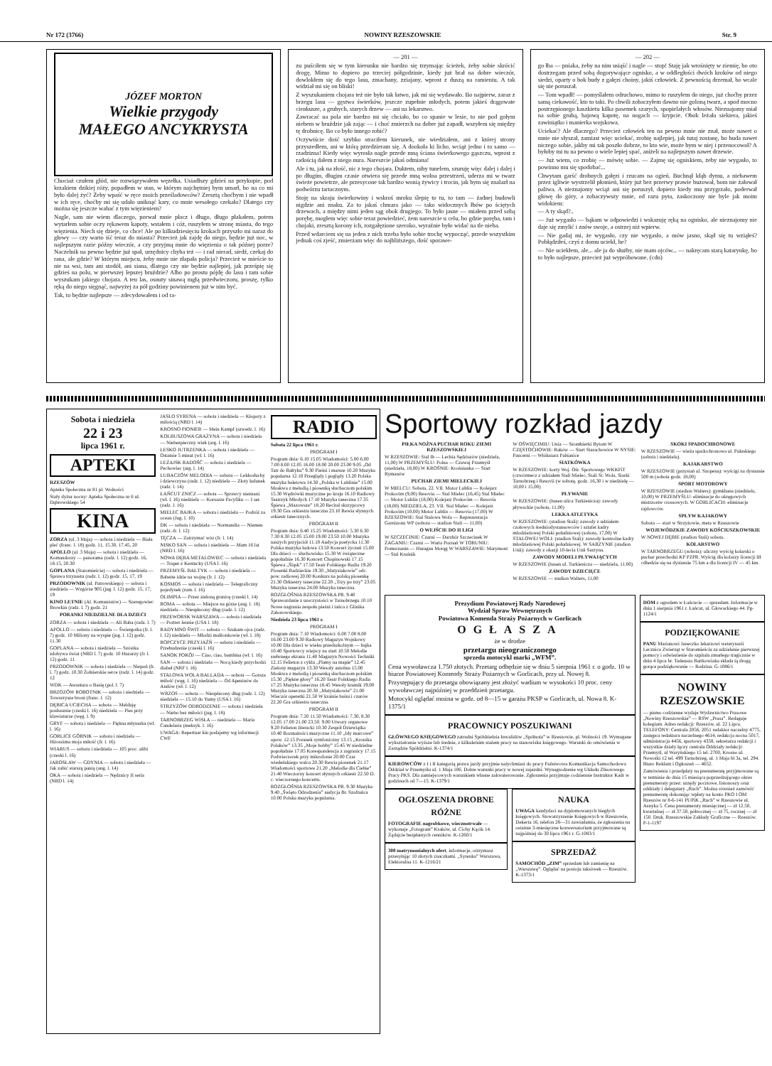Nr 172 (3766) NOWINY RZESZOWSKIE Str. 9
JÓZEF MORTON
Wielkie przygody
MAŁEGO ANCYKRYSTA
Chociaż czułem głód, nie rozwiązywałem węzełka. Usiadłszy gdzieś na przykopie, pod krzakiem dzikiej róży, popadłem w stan, w którym najchętniej bym umarł, bo na co mi było dalej żyć? Żeby wpaść w ręce moich prześladowców? Zresztą choćbym i nie wpadł w ich ręce, choćby mi się udało uniknąć kary, co mnie wesołego czekało? Dlatego czy można się jeszcze wahać z tym więzieniem?
Nagle, sam nie wiem dlaczego, porwał mnie płacz i długo, długo płakałem, potem wytarłem sobie oczy rękawem kapoty, wstałem i cóż, ruszyłem w stronę miasta, do tego więzienia. Niech się dzieje, co chce! Ale po kilkudziesięciu krokach przyszło mi naraz do głowy — czy warto iść teraz do miasta? Przecież jak zajdę do niego, będzie już noc, w najlepszym razie późny wieczór, a czy przyjmą mnie do więzienia o tak późnej porze? Naczelnik na pewno będzie już spał, urzędnicy chyba też — i rad nierad, siedź, czekaj do rana, ale gdzie? W którym miejscu, żeby mnie nie złapała policja? Przecież w mieście to nie na wsi, tam ani stodół, ani siana, dlatego czy nie będzie najlepiej, jak prześpię się gdzieś na polu, w pierwszej lepszej bruździe? Albo po prostu pójdę do lasu i tam sobie wyszukam jakiego chojara. A ten las, osnuty sinawą mgłą przedwieczoru, proszę, tylko ręką do niego sięgnąć, najwyżej za pół godziny powinienem już w nim być.
Tak, to będzie najlepsze — zdecydowałem i od ra-
— 201 —
zu puściłem się w tym kierunku nie bardzo się trzymając ścieżek, żeby sobie skrócić drogę. Mimo to dopiero po trzeciej półgodzinie, kiedy już brał na dobre wieczór, dowlokłem się do tego lasu, zmachany, zziajany, wprost z duszą na ramieniu. A tak widział mi się on bliski!
Z wyszukaniem chojara też nie było tak łatwo, jak mi się wydawało. Bo najpierw, zaraz z brzegu lasu — gęstwa świerków, jeszcze zupełnie młodych, potem jakieś drągowate cienkusze, a grubych, starych drzew — ani na lekarstwo.
Zawracać na pola nie bardzo mi się chciało, bo co spanie w lesie, to nie pod gołym niebem w bruździe jak zając — i choć zmierzch na dobre już zapadł, wszyłem się między tę drobnicę. Bo co było innego robić?
Oczywiście dość szybko straciłem kierunek, nie wiedziałem, ani z której strony przyszedłem, ani w którą przedzieram się. A dookoła ki licho, wciąż jedno i to samo — rzadzizna! Kiedy więc wyrosła nagle przede mną ściana świerkowego gąszczu, wprost z radością dałem z niego nura. Nareszcie jakaś odmiana!
Ale i tu, jak na złość, nic z tego chojara. Duktem, niby tunelem, szuruję więc dalej i dalej i po długim, długim czasie otwiera się przede mną wolna przestrzeń, uderza mi w twarz świeże powietrze, ale przesycone tak bardzo wonią żywicy i trocin, jak bym się znalazł na podwórzu tartacznym.
Stoję na skraju świerkowiny i wskroś mroku ślepię to tu, to tam — żadnej budowli nigdzie ani znaku. Za to jakaś chmara jako — tako widocznych łbów po ściętych drzewach, a między nimi jeden sąg obok drugiego. To było jasne — miałem przed sobą porębę, mogłem więc sobie teraz powiedzieć, żem nareszcie u celu, bo gdzie poręba, tam i chojaki, zresztą korony ich, rozgałęzione szeroko, wyraźnie było widać na tle nieba.
Przed wdarciem się na jeden z nich trzeba było sobie trochę wypocząć, przede wszystkim jednak coś zjeść, zmierzam więc do najbliższego, dość sporawe-
— 202 —
go łba — pniaka, żeby na nim usiąść i nagle — stop! Staję jak wrośnięty w ziemię, bo oto dostrzegam przed sobą dogorywające ognisko, a w oddległości dwóch kroków od niego siedzi, oparty o bok budy z gałęzi choiny, jakiś człowiek. Z pewnością drzemał, bo wcale się nie poruszał.
— Tom wpadł! — pomyślałem odruchowo, mimo to ruszyłem do niego, już choćby przez samą ciekawość, kto to taki. Po chwili zobaczyłem dawno nie goloną twarz, a spod mocno postrzępionego kaszkietu kilka pasemek szarych, spopielałych włosów. Nieznajomy miał na sobie grubą, bajową kapotę, na nogach — krypcie. Obok leżała siekiera, jakieś zawiniątko i manierka wojskowa.
Uciekać? Ale dlaczego? Przecież człowiek ten na pewno mnie nie znał, może nawet o mnie nie słyszał, zamiast więc uciekać, zrobię najlepiej, jak tutaj zostanę, bo buda nawet niczego sobie, jakby mi tak poszło dobrze, to kto wie, może bym w niej i przenocował? A byłoby mi tu na pewno o wiele lepiej spać, aniżeli na najlepszym nawet drzewie.
— Już wiem, co zrobię — mówię sobie. — Zajmę się ogniskiem, żeby nie wygasło, to powinno mu się spodobać...
Chwytam garść drobnych gałęzi i rzucam na ogień. Buchnął kłąb dymu, a niebawem przez igliwie wystrzelił płomień, który już bez przerwy prawie buzował, bom nie żałował paliwa. A nieznajomy wciąż ani się poruszył, dopiero kiedy mu przygrzało, poderwał głowę do góry, a zobaczywszy mnie, od razu pyta, zaskoczony nie byle jak moim widokiem:
— A ty skąd?..
— Już wygasło — bąkam w odpowiedzi i wskazuję ręką na ognisko, ale nieznajomy nie daje się zmylić i znów swoje, a ostrzej niż wpierw.
— Nie gadaj mi, że wygasło, czy nie wygasło, a mów jasno, skąd się tu wziąłeś? Pobłądziłeś, czyś z domu uciekł, he?
— Nie uciekłem, ale... ale ja do służby, nie mam ojców... — nakręcam starą katarynkę, bo to było najlepsze, przecież już wypróbowane. (cdn)
Sobota i niedziela
22 i 23
lipca 1961 r.
APTEKI
RZESZÓW
Apteka Społeczna nr 81 pl. Wolności
Stały dyżur nocny: Apteka Społeczna nr 6 ul. Dąbrowskiego 54
KINA
ZORZA (ul. 3 Maja) — sobota i niedziela — Biała pleć (franc. l. 18) godz. 11, 15.30, 17.45, 20
APOLLO (ul. 3 Maja) — sobota i niedziela — Komandorzy — panorama (radz. l. 12) godz. 16, 18.15, 20.30
GOPLANA (Staromieście) — sobota i niedziela — Sprawa trzynastu (radz. l. 12) godz. 15, 17, 19
PRZODOWNIK (ul. Patrowskiego) — sobota i niedziela — Wzgórze 905 (jug. l. 12) godz. 15, 17, 19
KINO LETNIE (Al. Komunistów) — Szeregowiec Browkin (radz. l. 7) godz. 21
PORANKI NIEDZIELNE DLA DZIECI
ZORZA — sobota i niedziela — Ali Baba (radz. l. 7)
APOLLO — sobota i niedziela — Świergotka (fr. l. 7) godz. 10 Miliony na wyspie (jug. l. 12) godz. 11.30
GOPLANA — sobota i niedziela — Szóstka zdobywa świat (NRD l. 7) godz. 10 Huzarzy (fr. l. 12) godz. 11
PRZODOWNIK — sobota i niedziela — Niepoń (fr. l. 7) godz. 10.30 Żołnierskie serce (radz. l. 14) godz. 12
WDK — Awantura o Basię (pol. l. 7)
BRZOZÓW ROBOTNIK — sobota i niedziela — Towarzysze broni (franc. l. 12)
DĘBICA UCIECHA — sobota — Melduję posłusznie (czeski l. 16) niedziela — Pies przy klawiaturze (węg. l. 9)
GRYF — sobota i niedziela — Piękna młynarka (wł. l. 16)
GORLICE GÓRNIK — sobota i niedziela — Hiroszima moja miłość (fr. l. 16)
WIARUS — sobota i niedziela — 105 proc. alibi (czeski l. 16)
JAROSŁAW — GDYNIA — sobota i niedziela — Jak zabić starszą panią (ang. l. 14)
OKA — sobota i niedziela — Nędznicy II seria (NRD l. 14)
JASŁO SYRENA — sobota i niedziela — Kłopoty z miłością (NRD l. 14)
KROSNO PIONIER — Mein Kampf (szwedz. l. 16)
KOLBUSZOWA GRAŻYNA — sobota i niedziela — Niebezpieczny wiek (arg. l. 16)
LESKO JUTRZENKA — sobota i niedziela — Ostatnie 5 minut (wł. l. 16)
LEŻAJSK RADOŚĆ — sobota i niedziela — Pechowiec (arg. l. 14)
LUBACZÓW MELODIA — sobota — Lekkoduchy i dziewczyna (radz. l. 12) niedziela — Złoty ładunek (radz. l. 14)
ŁAŃCUT ZNICZ — sobota — Sprawcy nieznani (wł. l. 16) niedziela — Korsarze Pacyfiku — I ser. (radz. l. 16)
MIELEC BAJKA — sobota i niedziela — Podróż za ocean (Jug. l. 10)
DK — sobota i niedziela — Normandia — Niemen (radz.-fr. l. 12)
TĘCZA — Zatrzymać wóz (fr. l. 14)
NISKO SAN — sobota i niedziela — Mam 16 lat (NRD l. 16)
NOWA DĘBA METALOWIEC — sobota i niedziela — Traper z Kentucky (USA l. 16)
PRZEMYŚL BAŁTYK — sobota i niedziela — Babette idzie na wojnę (fr. l. 12)
KOSMOS — sobota i niedziela — Telegraficzny pojedynek (rum. l. 16)
OLIMPIA — Przez zieloną granicę (czeski l. 14)
ROMA — sobota — Miejsce na górze (ang. l. 18) niedziela — Niespłacony dług (radz. l. 12)
PRZEWORSK WARSZAWA — sobota i niedziela — Portret Jennie (USA l. 18)
RADYMNO ŚWIT — sobota — Szukam ojca (radz. l. 12) niedziela — Młodzi małżonkowie (wł. l. 18)
ROPCZYCE PRZYJAŹŃ — sobota i niedziela — Przebudzenie (czeski l. 16)
SANOK POKÓJ — Ciao, ciao, bambina (wł. l. 16)
SAN — sobota i niedziela — Nocą kiedy przychodzi diabeł (NRF l. 16)
STALOWA WOLA BALLADA — sobota — Gorsza miłość (węg. l. 16) niedziela — Od Apeninów do Andów (wł. l. 12)
WRZOS — sobota — Niespłacony dług (radz. l. 12) niedziela — 15.10 do Yumy (USA l. 16)
STRZYŻÓW ODRODZENIE — sobota i niedziela — Niebo bez miłości (jug. l. 18)
TARNOBRZEG WISŁA — niedziela — Maria Candelaria (meksyk. l. 16)
UWAGA: Repertuar kin podajemy wg informacji CWF
RADIO
Sobota 22 lipca 1961 r.
PROGRAM I
Program dnia: 6.10 15.05 Wiadomości: 5.00 6.00 7.00 8.00 12.05 16.00 18.00 20.00 23.00 9.05 „Od Tatr do Bałtyku” 9.30 Pieśni i marsze 10.20 Muzyka popularna 12.10 Przeglądy i poglądy 13.20 Polska muzyka baletowa 14.30 „Polska w Lublinie” 15.00 Moskwa z melodią i piosenką słuchaczom polskim 15.30 Wędrówki muzyczne po kraju 16.10 Radiowy Teatrzyk Młodych 17.10 Muzyka taneczna 17.35 Śpiewa „Mazowsze” 18.20 Recital skrzypcowy 19.30 Gra orkiestra taneczna 23.10 Rewia słynnych orkiestr tanecznych.
PROGRAM II
Program dnia: 6.40 15.25 Wiadomości: 5.30 6.30 7.30 8.30 12.05 15.00 19.00 23.50 10.00 Muzyka naszych przyjaciół 11.10 Audycja poetycka 11.30 Polska muzyka ludowa 13.50 Koncert życzeń 15.00 Dla dzieci — słuchowisko 15.30 W świąteczne popołudnie 16.30 Koncert Chopinowski 17.15 Śpiewa „Śląsk” 17.50 Teatr Polskiego Radia 19.20 Piosenki Radzieckie 19.30 „Matysiakowie” odc. pow. radiowej 20.00 Konkurs na polską piosenkę 21.30 Orkiestry taneczne 22.20 „Trzy po trzy” 23.05 Muzyka taneczna 24.00 Muzyka taneczna.
ROZGŁOŚNIA RZESZOWSKA PR. 9.40 Sprawozdanie z uroczystości w Tarnobrzegu 10.10 Nowe nagrania zespołu pieśni i tańca z Glinika Zaborowskiego.
Niedziela 23 lipca 1961 r.
PROGRAM I
Program dnia: 7.10 Wiadomości: 6.00 7.00 8.00 16.00 23.00 9.30 Radiowy Magazyn Wojskowy 10.00 Dla dzieci w wieku przedszkolnym — bajka 10.40 Sportowcy wiejscy na start 10.50 Melodie srebrnego ekranu 11.40 Magazyn Nowości Techniki 12.15 Felieton z cyklu „Plamy na mapie” 12.45 Zielony magazyn 13.30 Wesoły autobus 15.00 Moskwa z melodią i piosenką słuchaczom polskim 15.30 „Piękne głosy” 16.20 Teatr Polskiego Radia 17.25 Muzyka taneczna 18.45 Wesoły kramik 19.00 Muzyka taneczna 20.30 „Matysiakowie” 21.00 Wieczór operetki 21.50 W krainie baśni i czarów 22.20 Gra orkiestra taneczna.
PROGRAM II
Program dnia: 7.20 11.50 Wiadomości: 7.30, 8.30 12.05 17.00 21.00 23.50. 9.00 Utwory organowe 9.20 Felieton literacki 10.30 Zespół Dziewiątka 10.40 Rozmaitości muzyczne 11.10 „Idy marcowe” opow. 12.15 Poranek symfoniczny 13.15 „Kronika Polaków” 13.35 „Moje hobby” 15.45 W niedzielne popołudnie 17.05 Korespondencja z zagranicy 17.15 Podwieczorek przy mikrofonie 20.00 Czar wiedeńskiego walca 20.30 Rewia piosenek 21.17 Wiadomości sportowe 21.20 „Melodie dla Ciebie” 21.40 Wieczorny koncert słynnych orkiestr 22.50 D. c. wieczornego koncertu.
ROZGŁOŚNIA RZESZOWSKA PR. 9.30 Muzyka 9.40 „Święto Odrodzenia” audycja Br. Szafrańca 10.00 Polska muzyka popularna.
Sportowy rozkład jazdy
PIŁKA NOŻNA PUCHAR ROKU ZIEMI RZESZOWSKIEJ
W RZESZOWIE: Stal Ib — Lechia Sędziszów (niedziela, 11,00) W PRZEMYŚLU: Polna — Czuwaj Przemyśl (niedziela, 18,00) W KROŚNIE: Krośnianka — Start Rymanów
PUCHAR ZIEMI MIELECKIEJ
W MIELCU: Sobota, 22. VII. Motor Lublin — Kolejarz Prokocim (9,00) Resovia — Stal Mielec (16,45) Stal Mielec — Motor Lublin (18,00) Kolejarz Prokocim — Resovia (18,00) NIEDZIELA, 23. VII. Stal Mielec — Kolejarz Prokocim (10,00) Motor Lublin — Resovia (17,00) W RZESZOWIE: Stal Stalowa Wola — Reprezentacja Garnizonu WP (sobota — stadion Stali — 11,00)
O WEJŚCIE DO II LIGI
W SZCZECINIE: Czarni — Darzbór Szczecinek W ŻAGANIU: Czarni — Warta Poznań W TORUNIU: Pomorzanin — Huragan Morąg W WARSZAWIE: Marymont — Stal Kraśnik
W OŚWIĘCIMIU: Unia — Szombierki Bytom W CZĘSTOCHOWIE: Raków — Start Starachowice W NYSIE: Pancerni — Włókniarz Pabianice
SIATKÓWKA
W RZESZOWIE: korty Woj. Ośr. Sportowego WKKFiT (czwórmecz z udziałem Stali Mielec, Stali St. Wola, Siarki Tarnobrzeg i Resovii (w sobotę, godz. 16,30 i w niedzielę — 10,00 i 15,00)
PŁYWANIE
W RZESZOWIE: (basen ulica Turkienicza): zawody pływackie (sobota, 11,00)
LEKKA ATLETYKA
W RZESZOWIE: (stadion Stali): zawody z udziałem czołowych średniodystansowców i sztafet kadry młodzieżowej Polski południowej (sobota, 17,00) W STALOWEJ WOLI: (stadion Stali): zawody kontrolne kadry młodzieżowej Polski południowej. W SARZYNIE (stadion Unii): zawody z okazji 10-lecia Unii Sarzyna.
ZAWODY MODELI PŁYWAJĄCYCH
W RZESZOWIE (basen ul. Turkienicza — niedziela, 11.00)
ZAWODY DZIECIĘCE
W RZESZOWIE — stadion Walters, 11,00
SKOKI SPADOCHRONOWE
W RZESZOWIE — wieża spadochronowa ul. Pułaskiego (sobota i niedziela).
KAJAKARSTWO
W RZESZOWIE (przystań ul. Szopena): wyścigi na dystansie 500 m (sobota godz. 18,00)
SPORT MOTOROWY
W RZESZOWIE (stadion Walters): gymkhana (niedziela, 10,00) W PRZEMYŚLU: eliminacje do okręgowych mistrzostw crossowych. W GORLICACH: eliminacje rajdowców.
SPŁYW KAJAKOWY
Sobota — start w Strzyżowie, meta w Rzeszowie
WOJEWÓDZKIE ZAWODY KOŚCIUSZKOWSKIE
W NOWEJ DĘBIE (stadion Stali) sobota.
KOLARSTWO
W TARNOBRZEGU (sobota): uliczny wyścig kolarski o puchar przechodni KP PZPR. Wyścig dla kolarzy licencji III cdhedzie się na dystansie 75 km a dla licencji IV — 45 km.
Prezydium Powiatowej Rady Narodowej
Wydział Spraw Wewnętrznych
Powiatowa Komenda Straży Pożarnych w Gorlicach
OGŁASZA
że w drodze
przetargu nieograniczonego
sprzeda motocykl marki „WFM”.
Cena wywoławcza 1.750 złotych. Przetarg odbędzie się w dniu 5 sierpnia 1961 r. o godz. 10 w biurze Powiatowej Komendy Straży Pożarnych w Gorlicach, przy ul. Nowej 8.
Przystępujący do przetargu obowiązany jest złożyć wadium w wysokości 10 proc. ceny wywoławczej najpóźniej w przeddzień przetargu.
Motocykl oglądać można w godz. od 8—15 w garażu PKSP w Gorlicach, ul. Nowa 8. K-1375/1
PRACOWNICY POSZUKIWANI
GŁÓWNEGO KSIĘGOWEGO zatrudni Spółdzielnia Inwalidów „Spółnota” w Rzeszowie, pl. Wolności 19. Wymagane wykształcenie wyższe lub średnie, z kilkuletnim stażem pracy na stanowisku księgowego. Warunki do omówienia w Zarządzie Spółdzielni. K-1374/1
KIEROWCÓW z I i II kategorią prawa jazdy przyjmie natychmiast do pracy Państwowa Komunikacja Samochodowa Oddział w Przemyślu ul. 1 Maja 106. Dobre warunki pracy w nowej zajezdni. Wynagrodzenie wg Układu Zbiorowego Pracy PKS. Dla zamiejscowych warunkiem własne zakwaterowanie. Zgłoszenia przyjmuje codziennie Instruktor Kadr w godzinach od 7—15. K-1379/1
OGŁOSZENIA DROBNE
RÓŻNE
FOTOGRAFIE nagrobkowe, wiecznotrwałe — wykonuje „Fotogram” Kraków, ul. Cichy Kącik 14. Żądajcie bezpłatnych cenników. K-1260/1
300 matrymonialnych ofert, informacje, otrzymasz przesyłając 10 złotych znaczkami. „Syrenka” Warszawa, Elektoralna 11. K-1216/21
NAUKA
UWAGA kandydaci na dyplomowanych biegłych księgowych. Stowarzyszenie Księgowych w Rzeszowie, Dekerta 16, telefon 28—31 zawiadamia, że zgłoszenia na ostatnie 3-miesięczne konwersatorium przyjmowane są najpóźniej do 30 lipca 1961 r. G-1083/1
SPRZEDAŻ
SAMOCHÓD „ZIM” sprzedam lub zamienię na „Warszawę”. Oglądać na postoju taksówek — Rzeszów. K-1373/1
DOM z ogrodem w Łańcucie — sprzedam. Informacje w dniu 1 sierpnia 1961 r. Łańcut, ul. Głowackiego 44. Pg-1124/1
PODZIĘKOWANIE
PANU Marianowi Janeczko lekarzowi weterynarii Lecznica Zwierząt w Staromieściu za udzielenie pierwszej pomocy i odwiezienie do szpitala zmarłego tragicznie w dniu 4 lipca br. Tadeusza Bartkowiaka składa tą drogą gorące podziękowanie — Rodzina. G-1086/1
NOWINY RZESZOWSKIE
— pismo codzienne wydaje Wydawnictwo Prasowe „Nowiny Rzeszowskie” — RSW „Prasa”. Redaguje kolegium. Adres redakcji: Rzeszów, ul. 22 Lipca. TELEFONY: Centrala 2056, 2051 redaktor naczelny 4775, zastępca redaktora naczelnego 4614, redakcja nocna 5017, administracja 4456, sportowy 4358, sekretarza redakcji i wszystkie działy łączy centrala Oddziały redakcji: Przemyśl, ul Waryńskiego 15 tel. 2700, Krosno ul. Nowotki 12 tel. 499 Tarnobrzeg, ul. 1 Maja bl 3a, tel. 294. Biuro Reklam i Ogłoszeń — 4652.
Zamówienia i przedpłaty na prenumeratę przyjmowane są w terminie do dnia 15 miesiąca poprzedzającego okres prenumeraty przez: urzędy pocztowe, listonoszy oraz oddziały i delegatury „Ruch”. Można również zamówić prenumeratę dokonując wpłaty na konto PKO I OM Rzeszów nr 8-6-141 PUPiK „Ruch” w Rzeszowie ul. Asnyka 5. Cena prenumeraty miesięcznej — zł 12.50, kwartalnej — zł 37.50, półrocznej — zł 75, rocznej — zł 150. Druk. Rzeszowskie Zakłady Graficzne — Rzeszów. P-1-1197